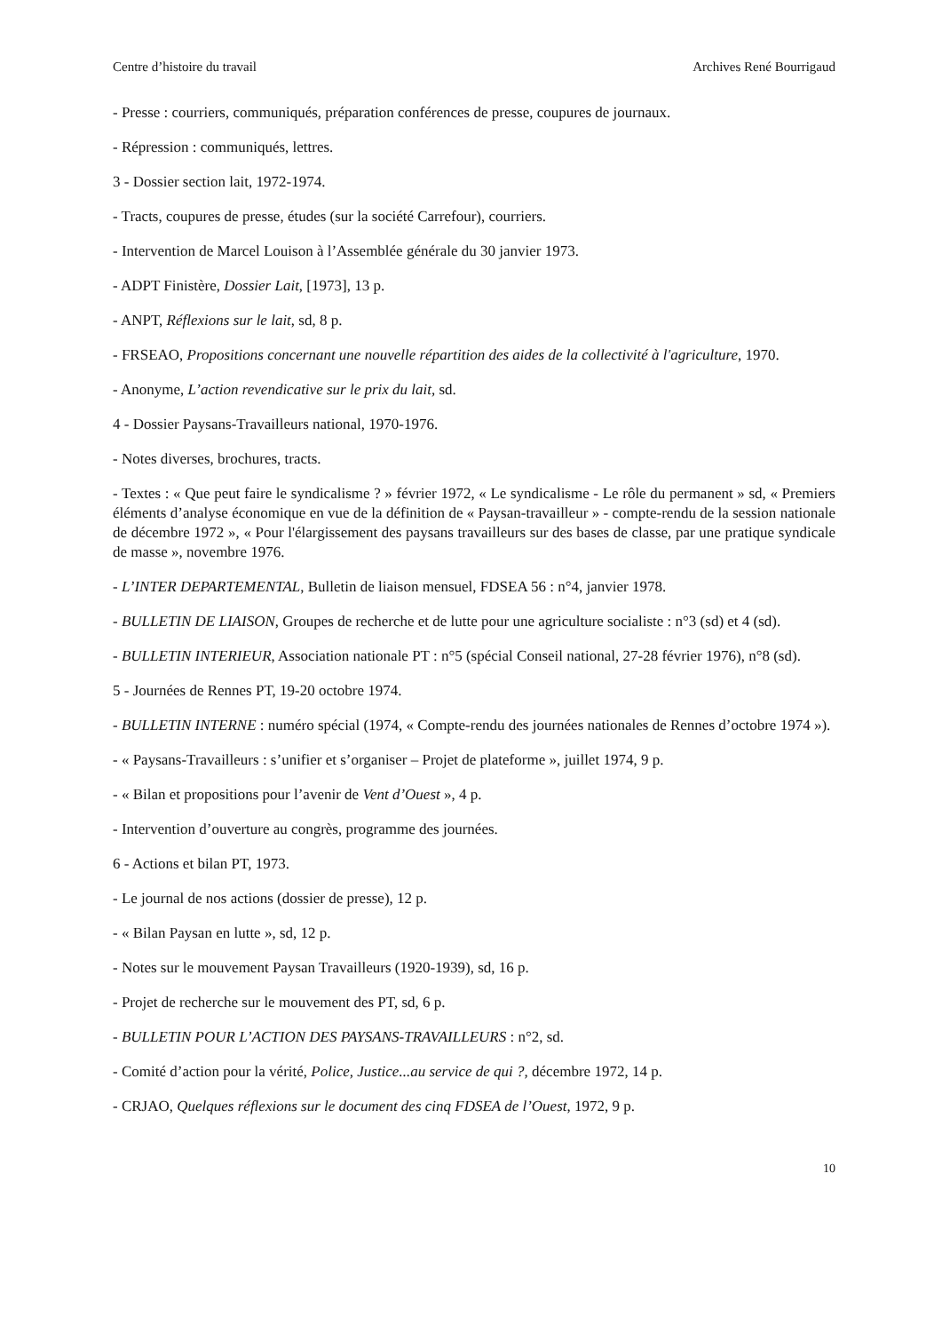Centre d’histoire du travail Archives René Bourrigaud
- Presse : courriers, communiqués, préparation conférences de presse, coupures de journaux.
- Répression : communiqués, lettres.
3 - Dossier section lait, 1972-1974.
- Tracts, coupures de presse, études (sur la société Carrefour), courriers.
- Intervention de Marcel Louison à l’Assemblée générale du 30 janvier 1973.
- ADPT Finistère, Dossier Lait, [1973], 13 p.
- ANPT, Réflexions sur le lait, sd, 8 p.
- FRSEAO, Propositions concernant une nouvelle répartition des aides de la collectivité à l'agriculture, 1970.
- Anonyme, L’action revendicative sur le prix du lait, sd.
4 - Dossier Paysans-Travailleurs national, 1970-1976.
- Notes diverses, brochures, tracts.
- Textes : « Que peut faire le syndicalisme ? » février 1972, « Le syndicalisme - Le rôle du permanent » sd, « Premiers éléments d’analyse économique en vue de la définition de « Paysan-travailleur » - compte-rendu de la session nationale de décembre 1972 », « Pour l'élargissement des paysans travailleurs sur des bases de classe, par une pratique syndicale de masse », novembre 1976.
- L’INTER DEPARTEMENTAL, Bulletin de liaison mensuel, FDSEA 56 : n°4, janvier 1978.
- BULLETIN DE LIAISON, Groupes de recherche et de lutte pour une agriculture socialiste : n°3 (sd) et 4 (sd).
- BULLETIN INTERIEUR, Association nationale PT : n°5 (spécial Conseil national, 27-28 février 1976), n°8 (sd).
5 - Journées de Rennes PT, 19-20 octobre 1974.
- BULLETIN INTERNE : numéro spécial (1974, « Compte-rendu des journées nationales de Rennes d’octobre 1974 »).
- « Paysans-Travailleurs : s’unifier et s’organiser – Projet de plateforme », juillet 1974, 9 p.
- « Bilan et propositions pour l’avenir de Vent d’Ouest », 4 p.
- Intervention d’ouverture au congrès, programme des journées.
6 - Actions et bilan PT, 1973.
- Le journal de nos actions (dossier de presse), 12 p.
- « Bilan Paysan en lutte », sd, 12 p.
- Notes sur le mouvement Paysan Travailleurs (1920-1939), sd, 16 p.
- Projet de recherche sur le mouvement des PT, sd, 6 p.
- BULLETIN POUR L’ACTION DES PAYSANS-TRAVAILLEURS : n°2, sd.
- Comité d’action pour la vérité, Police, Justice...au service de qui ?, décembre 1972, 14 p.
- CRJAO, Quelques réflexions sur le document des cinq FDSEA de l’Ouest, 1972, 9 p.
10